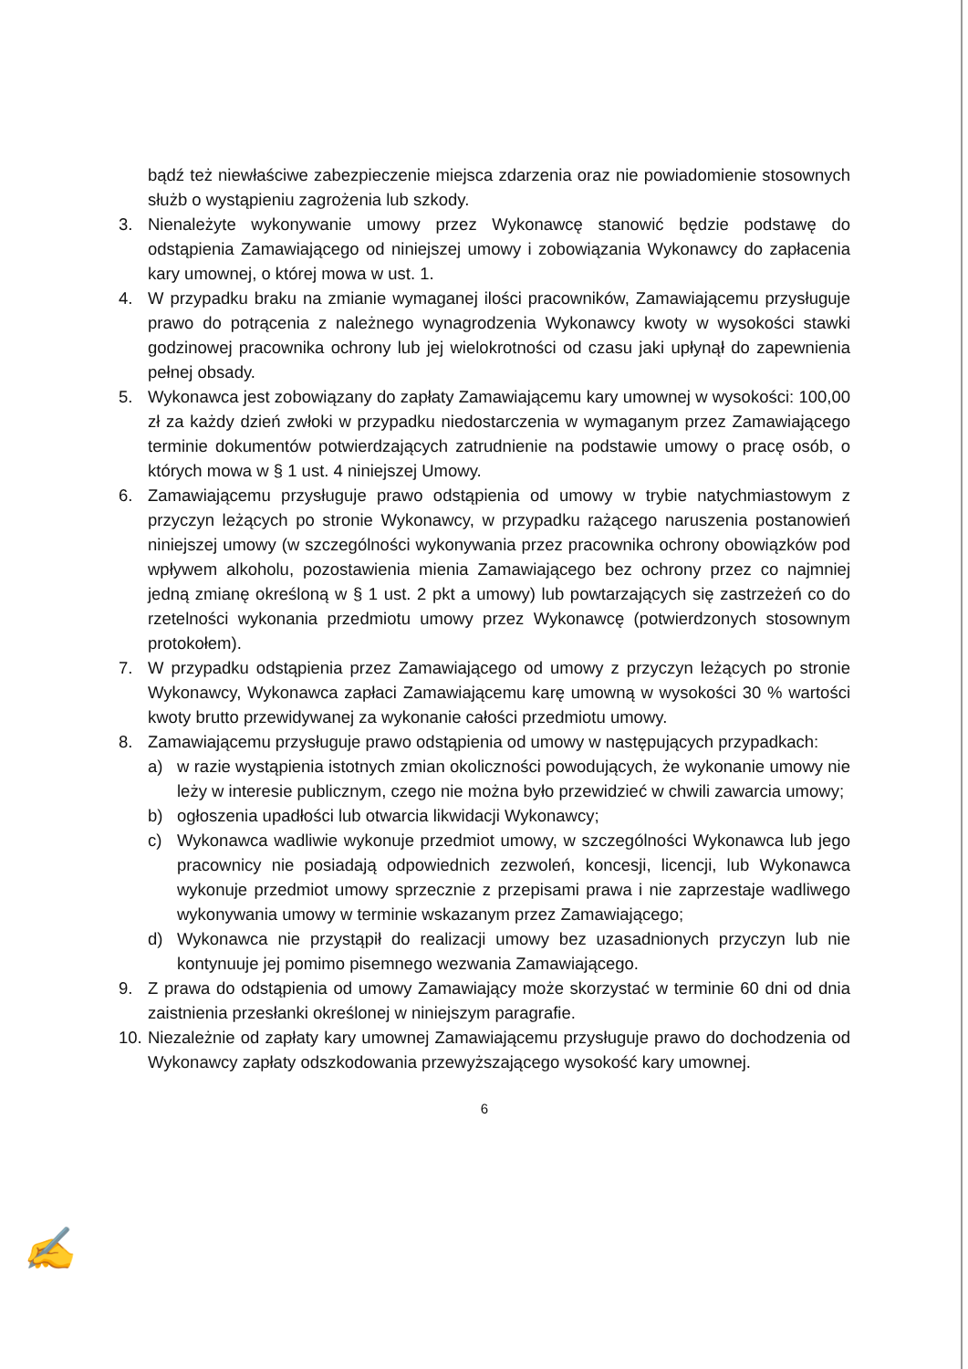bądź też niewłaściwe zabezpieczenie miejsca zdarzenia oraz nie powiadomienie stosownych służb o wystąpieniu zagrożenia lub szkody.
3. Nienależyte wykonywanie umowy przez Wykonawcę stanowić będzie podstawę do odstąpienia Zamawiającego od niniejszej umowy i zobowiązania Wykonawcy do zapłacenia kary umownej, o której mowa w ust. 1.
4. W przypadku braku na zmianie wymaganej ilości pracowników, Zamawiającemu przysługuje prawo do potrącenia z należnego wynagrodzenia Wykonawcy kwoty w wysokości stawki godzinowej pracownika ochrony lub jej wielokrotności od czasu jaki upłynął do zapewnienia pełnej obsady.
5. Wykonawca jest zobowiązany do zapłaty Zamawiającemu kary umownej w wysokości: 100,00 zł za każdy dzień zwłoki w przypadku niedostarczenia w wymaganym przez Zamawiającego terminie dokumentów potwierdzających zatrudnienie na podstawie umowy o pracę osób, o których mowa w § 1 ust. 4 niniejszej Umowy.
6. Zamawiającemu przysługuje prawo odstąpienia od umowy w trybie natychmiastowym z przyczyn leżących po stronie Wykonawcy, w przypadku rażącego naruszenia postanowień niniejszej umowy (w szczególności wykonywania przez pracownika ochrony obowiązków pod wpływem alkoholu, pozostawienia mienia Zamawiającego bez ochrony przez co najmniej jedną zmianę określoną w § 1 ust. 2 pkt a umowy) lub powtarzających się zastrzeżeń co do rzetelności wykonania przedmiotu umowy przez Wykonawcę (potwierdzonych stosownym protokołem).
7. W przypadku odstąpienia przez Zamawiającego od umowy z przyczyn leżących po stronie Wykonawcy, Wykonawca zapłaci Zamawiającemu karę umowną w wysokości 30 % wartości kwoty brutto przewidywanej za wykonanie całości przedmiotu umowy.
8. Zamawiającemu przysługuje prawo odstąpienia od umowy w następujących przypadkach:
a) w razie wystąpienia istotnych zmian okoliczności powodujących, że wykonanie umowy nie leży w interesie publicznym, czego nie można było przewidzieć w chwili zawarcia umowy;
b) ogłoszenia upadłości lub otwarcia likwidacji Wykonawcy;
c) Wykonawca wadliwie wykonuje przedmiot umowy, w szczególności Wykonawca lub jego pracownicy nie posiadają odpowiednich zezwoleń, koncesji, licencji, lub Wykonawca wykonuje przedmiot umowy sprzecznie z przepisami prawa i nie zaprzestaje wadliwego wykonywania umowy w terminie wskazanym przez Zamawiającego;
d) Wykonawca nie przystąpił do realizacji umowy bez uzasadnionych przyczyn lub nie kontynuuje jej pomimo pisemnego wezwania Zamawiającego.
9. Z prawa do odstąpienia od umowy Zamawiający może skorzystać w terminie 60 dni od dnia zaistnienia przesłanki określonej w niniejszym paragrafie.
10.
Niezależnie od zapłaty kary umownej Zamawiającemu przysługuje prawo do dochodzenia od Wykonawcy zapłaty odszkodowania przewyższającego wysokość kary umownej.
6
✍